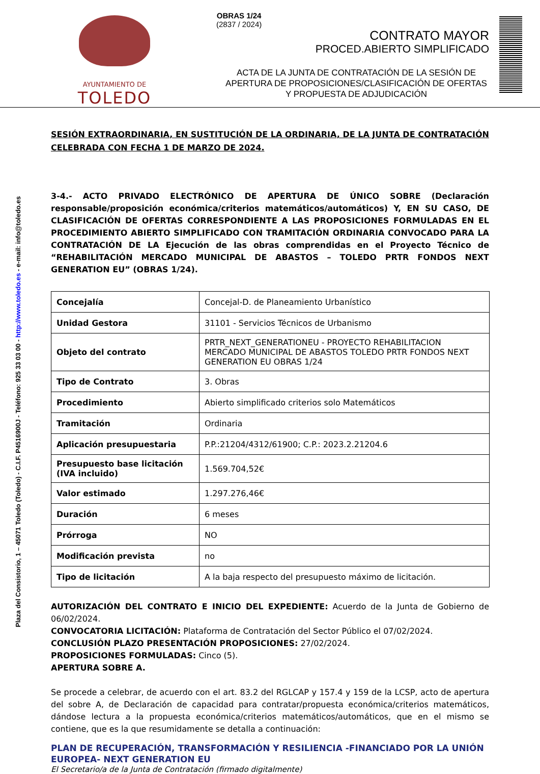AYUNTAMIENTO DE
TOLEDO
OBRAS 1/24
(2837 / 2024)
CONTRATO MAYOR
PROCED.ABIERTO SIMPLIFICADO
ACTA DE LA JUNTA DE CONTRATACIÓN DE LA SESIÓN DE APERTURA DE PROPOSICIONES/CLASIFICACIÓN DE OFERTAS Y PROPUESTA DE ADJUDICACIÓN
Plaza del Consistorio, 1 – 45071 Toledo (Toledo) - C.I.F. P4516900J - Teléfono: 925 33 03 00 - http://www.toledo.es - e-mail: info@toledo.es
SESIÓN EXTRAORDINARIA, EN SUSTITUCIÓN DE LA ORDINARIA, DE LA JUNTA DE CONTRATACIÓN CELEBRADA CON FECHA 1 DE MARZO DE 2024.
3-4.- ACTO PRIVADO ELECTRÓNICO DE APERTURA DE ÚNICO SOBRE (Declaración responsable/proposición económica/criterios matemáticos/automáticos) Y, EN SU CASO, DE CLASIFICACIÓN DE OFERTAS CORRESPONDIENTE A LAS PROPOSICIONES FORMULADAS EN EL PROCEDIMIENTO ABIERTO SIMPLIFICADO CON TRAMITACIÓN ORDINARIA CONVOCADO PARA LA CONTRATACIÓN DE LA Ejecución de las obras comprendidas en el Proyecto Técnico de “REHABILITACIÓN MERCADO MUNICIPAL DE ABASTOS – TOLEDO PRTR FONDOS NEXT GENERATION EU” (OBRAS 1/24).
| Concejalía | Concejal-D. de Planeamiento Urbanístico |
| Unidad Gestora | 31101 - Servicios Técnicos de Urbanismo |
| Objeto del contrato | PRTR_NEXT_GENERATIONEU - PROYECTO REHABILITACION MERCADO MUNICIPAL DE ABASTOS TOLEDO PRTR FONDOS NEXT GENERATION EU OBRAS 1/24 |
| Tipo de Contrato | 3. Obras |
| Procedimiento | Abierto simplificado criterios solo Matemáticos |
| Tramitación | Ordinaria |
| Aplicación presupuestaria | P.P.:21204/4312/61900; C.P.: 2023.2.21204.6 |
| Presupuesto base licitación (IVA incluido) | 1.569.704,52€ |
| Valor estimado | 1.297.276,46€ |
| Duración | 6 meses |
| Prórroga | NO |
| Modificación prevista | no |
| Tipo de licitación | A la baja respecto del presupuesto máximo de licitación. |
AUTORIZACIÓN DEL CONTRATO E INICIO DEL EXPEDIENTE: Acuerdo de la Junta de Gobierno de 06/02/2024.
CONVOCATORIA LICITACIÓN: Plataforma de Contratación del Sector Público el 07/02/2024.
CONCLUSIÓN PLAZO PRESENTACIÓN PROPOSICIONES: 27/02/2024.
PROPOSICIONES FORMULADAS: Cinco (5).
APERTURA SOBRE A.
Se procede a celebrar, de acuerdo con el art. 83.2 del RGLCAP y 157.4 y 159 de la LCSP, acto de apertura del sobre A, de Declaración de capacidad para contratar/propuesta económica/criterios matemáticos, dándose lectura a la propuesta económica/criterios matemáticos/automáticos, que en el mismo se contiene, que es la que resumidamente se detalla a continuación:
PLAN DE RECUPERACIÓN, TRANSFORMACIÓN Y RESILIENCIA -FINANCIADO POR LA UNIÓN EUROPEA- NEXT GENERATION EU
El Secretario/a de la Junta de Contratación (firmado digitalmente)